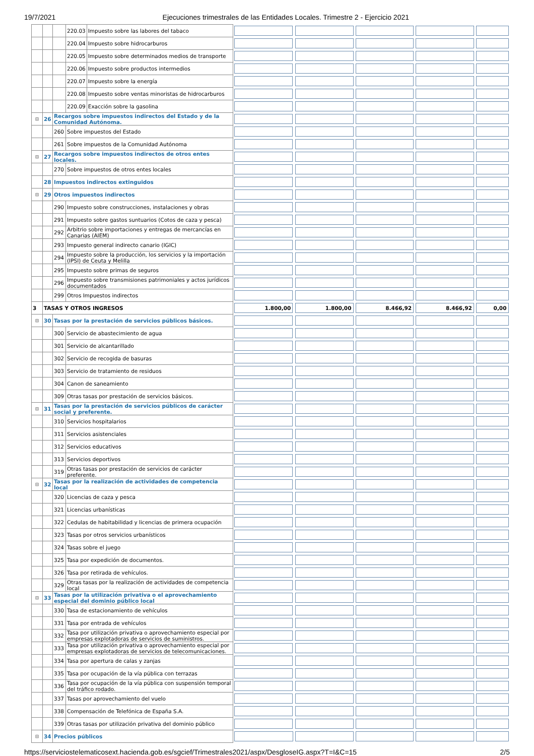19/7/2021 Ejecuciones trimestrales de las Entidades Locales. Trimestre 2 - Ejercicio 2021
| | | | 220.03 | Impuesto sobre las labores del tabaco | | | | | |
| | | | 220.04 | Impuesto sobre hidrocarburos | | | | | |
| | | | 220.05 | Impuesto sobre determinados medios de transporte | | | | | |
| | | | 220.06 | Impuesto sobre productos intermedios | | | | | |
| | | | 220.07 | Impuesto sobre la energía | | | | | |
| | | | 220.08 | Impuesto sobre ventas minoristas de hidrocarburos | | | | | |
| | | | 220.09 | Exacción sobre la gasolina | | | | | |
| ⊟ | 26 | Recargos sobre impuestos indirectos del Estado y de la Comunidad Autónoma. | | | | | | | |
| | | 260 | Sobre impuestos del Estado | | | | | | |
| | | 261 | Sobre impuestos de la Comunidad Autónoma | | | | | | |
| ⊟ | 27 | Recargos sobre impuestos indirectos de otros entes locales. | | | | | | | |
| | | 270 | Sobre impuestos de otros entes locales | | | | | | |
| | 28 | Impuestos indirectos extinguidos | | | | | | | |
| ⊟ | 29 | Otros impuestos indirectos | | | | | | | |
| | | 290 | Impuesto sobre construcciones, instalaciones y obras | | | | | | |
| | | 291 | Impuesto sobre gastos suntuarios (Cotos de caza y pesca) | | | | | | |
| | | 292 | Arbitrio sobre importaciones y entregas de mercancías en Canarias (AIEM) | | | | | | |
| | | 293 | Impuesto general indirecto canario (IGIC) | | | | | | |
| | | 294 | Impuesto sobre la producción, los servicios y la importación (IPSI) de Ceuta y Melilla | | | | | | |
| | | 295 | Impuesto sobre primas de seguros | | | | | | |
| | | 296 | Impuesto sobre transmisiones patrimoniales y actos jurídicos documentados | | | | | | |
| | | 299 | Otros Impuestos indirectos | | | | | | |
| 3 | TASAS Y OTROS INGRESOS | | | | 1.800,00 | 1.800,00 | 8.466,92 | 8.466,92 | 0,00 |
| ⊟ | 30 | Tasas por la prestación de servicios públicos básicos. | | | | | | | |
| | | 300 | Servicio de abastecimiento de agua | | | | | | |
| | | 301 | Servicio de alcantarillado | | | | | | |
| | | 302 | Servicio de recogida de basuras | | | | | | |
| | | 303 | Servicio de tratamiento de residuos | | | | | | |
| | | 304 | Canon de saneamiento | | | | | | |
| | | 309 | Otras tasas por prestación de servicios básicos. | | | | | | |
| ⊟ | 31 | Tasas por la prestación de servicios públicos de carácter social y preferente. | | | | | | | |
| | | 310 | Servicios hospitalarios | | | | | | |
| | | 311 | Servicios asistenciales | | | | | | |
| | | 312 | Servicios educativos | | | | | | |
| | | 313 | Servicios deportivos | | | | | | |
| | | 319 | Otras tasas por prestación de servicios de carácter preferente. | | | | | | |
| ⊟ | 32 | Tasas por la realización de actividades de competencia local | | | | | | | |
| | | 320 | Licencias de caza y pesca | | | | | | |
| | | 321 | Licencias urbanísticas | | | | | | |
| | | 322 | Cedulas de habitabilidad y licencias de primera ocupación | | | | | | |
| | | 323 | Tasas por otros servicios urbanísticos | | | | | | |
| | | 324 | Tasas sobre el juego | | | | | | |
| | | 325 | Tasa por expedición de documentos. | | | | | | |
| | | 326 | Tasa por retirada de vehículos. | | | | | | |
| | | 329 | Otras tasas por la realización de actividades de competencia local | | | | | | |
| ⊟ | 33 | Tasas por la utilización privativa o el aprovechamiento especial del dominio público local | | | | | | | |
| | | 330 | Tasa de estacionamiento de vehículos | | | | | | |
| | | 331 | Tasa por entrada de vehículos | | | | | | |
| | | 332 | Tasa por utilización privativa o aprovechamiento especial por empresas explotadoras de servicios de suministros. | | | | | | |
| | | 333 | Tasa por utilización privativa o aprovechamiento especial por empresas explotadoras de servicios de telecomunicaciones. | | | | | | |
| | | 334 | Tasa por apertura de calas y zanjas | | | | | | |
| | | 335 | Tasa por ocupación de la vía pública con terrazas | | | | | | |
| | | 336 | Tasa por ocupación de la vía pública con suspensión temporal del tráfico rodado. | | | | | | |
| | | 337 | Tasas por aprovechamiento del vuelo | | | | | | |
| | | 338 | Compensación de Telefónica de España S.A. | | | | | | |
| | | 339 | Otras tasas por utilización privativa del dominio público | | | | | | |
| ⊟ | 34 | Precios públicos | | | | | | | |
https://serviciostelematicosext.hacienda.gob.es/sgcief/Trimestrales2021/aspx/DesgloseIG.aspx?T=I&C=15 2/5